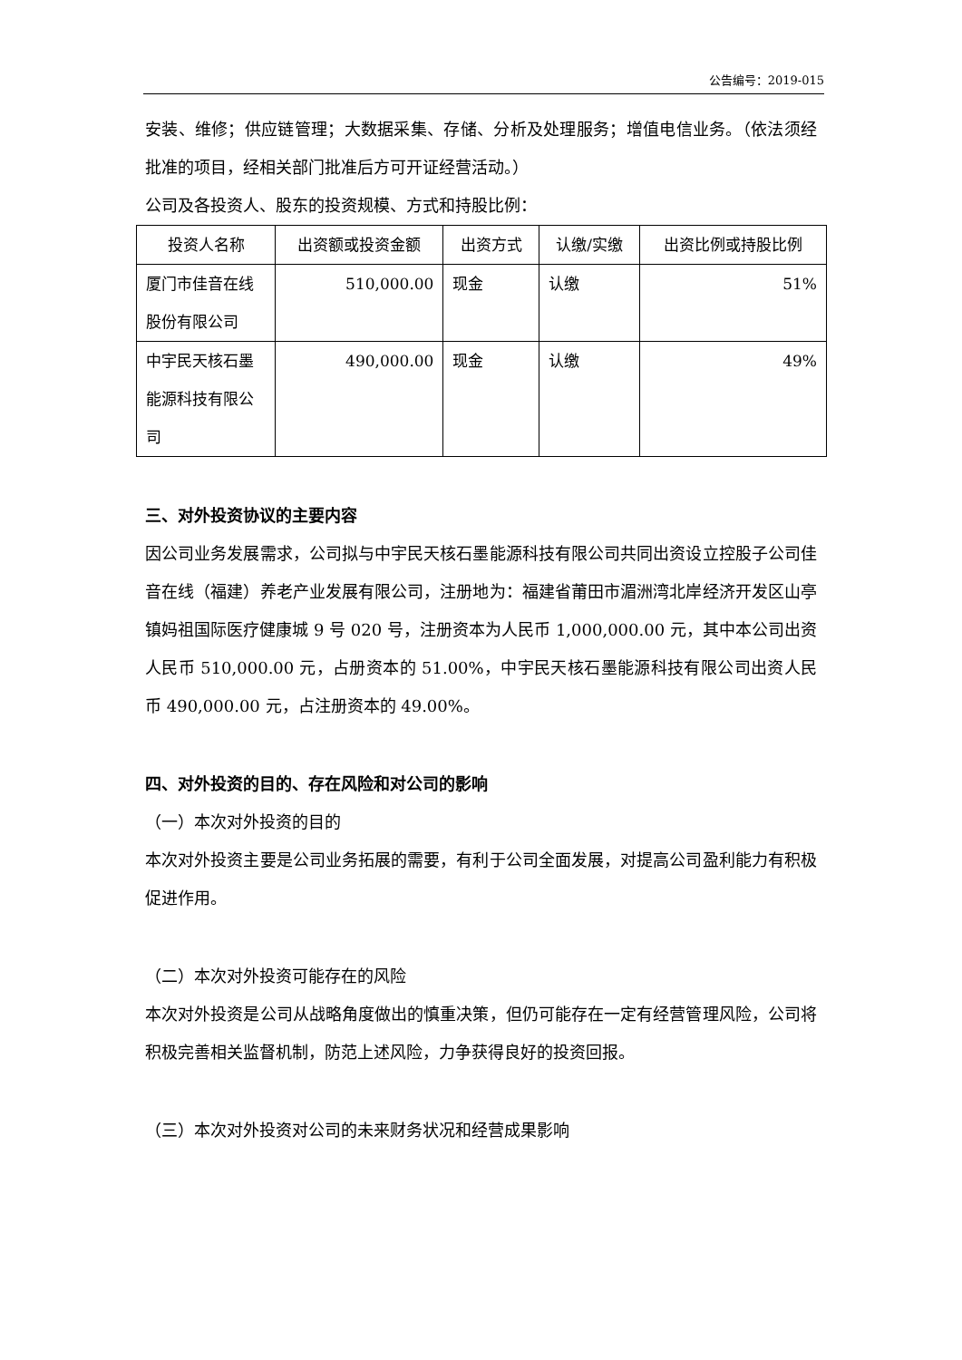公告编号：2019-015
安装、维修；供应链管理；大数据采集、存储、分析及处理服务；增值电信业务。（依法须经批准的项目，经相关部门批准后方可开证经营活动。）
公司及各投资人、股东的投资规模、方式和持股比例：
| 投资人名称 | 出资额或投资金额 | 出资方式 | 认缴/实缴 | 出资比例或持股比例 |
| --- | --- | --- | --- | --- |
| 厦门市佳音在线股份有限公司 | 510,000.00 | 现金 | 认缴 | 51% |
| 中宇民天核石墨能源科技有限公司 | 490,000.00 | 现金 | 认缴 | 49% |
三、对外投资协议的主要内容
因公司业务发展需求，公司拟与中宇民天核石墨能源科技有限公司共同出资设立控股子公司佳音在线（福建）养老产业发展有限公司，注册地为：福建省莆田市湄洲湾北岸经济开发区山亭镇妈祖国际医疗健康城 9 号 020 号，注册资本为人民币 1,000,000.00 元，其中本公司出资人民币 510,000.00 元，占册资本的 51.00%，中宇民天核石墨能源科技有限公司出资人民币 490,000.00 元，占注册资本的 49.00%。
四、对外投资的目的、存在风险和对公司的影响
（一）本次对外投资的目的
本次对外投资主要是公司业务拓展的需要，有利于公司全面发展，对提高公司盈利能力有积极促进作用。
（二）本次对外投资可能存在的风险
本次对外投资是公司从战略角度做出的慎重决策，但仍可能存在一定有经营管理风险，公司将积极完善相关监督机制，防范上述风险，力争获得良好的投资回报。
（三）本次对外投资对公司的未来财务状况和经营成果影响